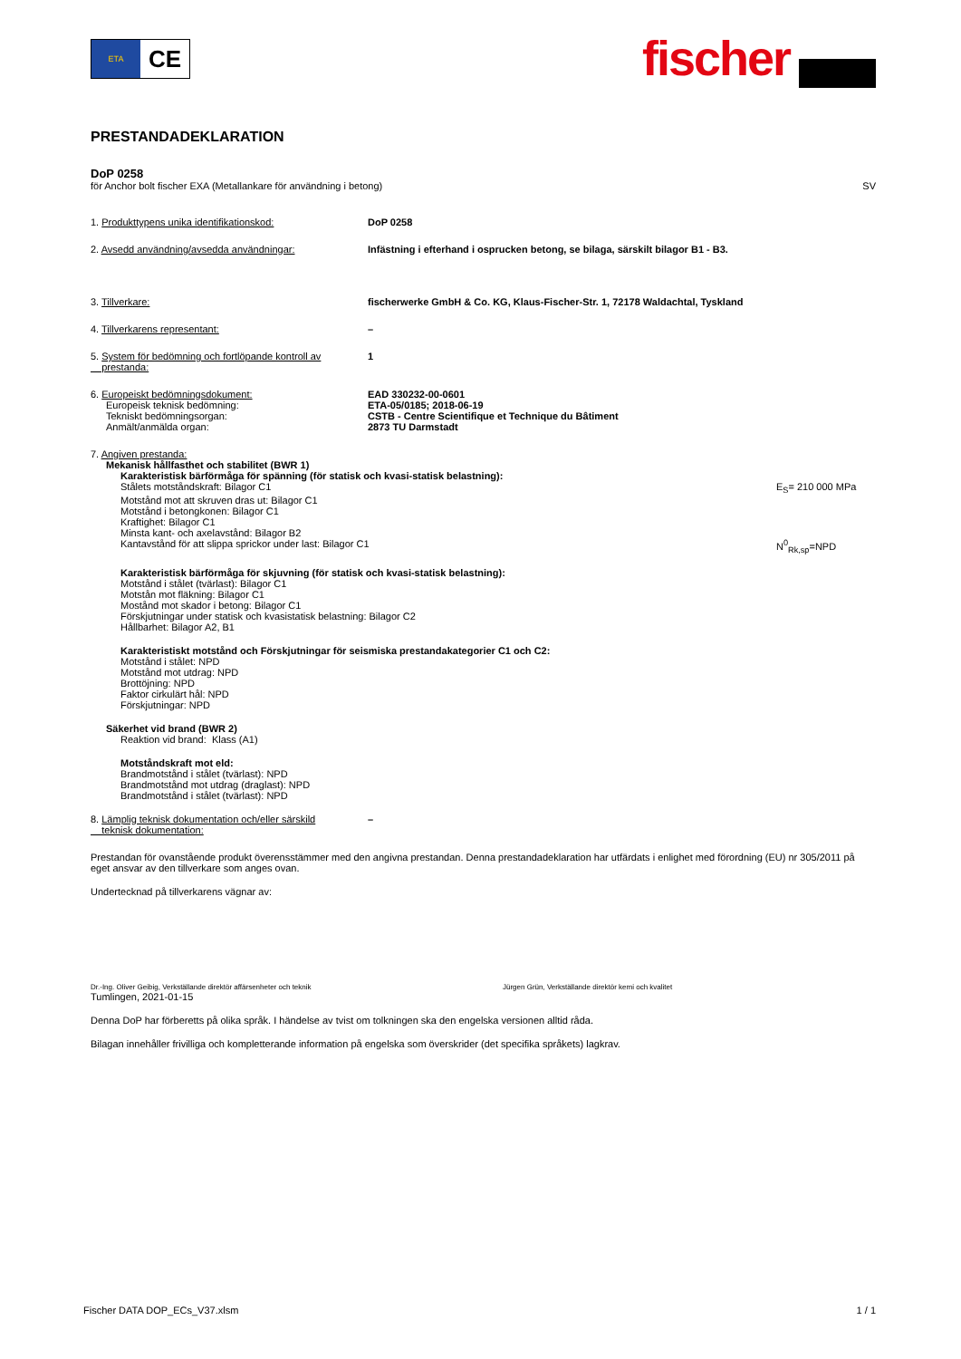ETA
CE
fischer
PRESTANDADEKLARATION
DoP 0258
för Anchor bolt fischer EXA (Metallankare för användning i betong) SV
1. Produkttypens unika identifikationskod: DoP 0258
2. Avsedd användning/avsedda användningar: Infästning i efterhand i osprucken betong, se bilaga, särskilt bilagor B1 - B3.
3. Tillverkare: fischerwerke GmbH & Co. KG, Klaus-Fischer-Str. 1, 72178 Waldachtal, Tyskland
4. Tillverkarens representant: –
5. System för bedömning och fortlöpande kontroll av
prestanda:
1
6. Europeiskt bedömningsdokument:
Europeisk teknisk bedömning:
Tekniskt bedömningsorgan:
Anmält/anmälda organ:
EAD 330232-00-0601
ETA-05/0185; 2018-06-19
CSTB - Centre Scientifique et Technique du Bâtiment
2873 TU Darmstadt
7. Angiven prestanda:
Mekanisk hållfasthet och stabilitet (BWR 1)
Karakteristisk bärförmåga för spänning (för statisk och kvasi-statisk belastning):
Stålets motståndskraft: Bilagor C1 E<sub>S</sub>= 210 000 MPa
Motstånd mot att skruven dras ut: Bilagor C1
Motstånd i betongkonen: Bilagor C1
Kraftighet: Bilagor C1
Minsta kant- och axelavstånd: Bilagor B2
Kantavstånd för att slippa sprickor under last: Bilagor C1 N<sup>0</sup><sub>Rk,sp</sub>=NPD
Karakteristisk bärförmåga för skjuvning (för statisk och kvasi-statisk belastning):
Motstånd i stålet (tvärlast): Bilagor C1
Motstån mot fläkning: Bilagor C1
Mostånd mot skador i betong: Bilagor C1
Förskjutningar under statisk och kvasistatisk belastning: Bilagor C2
Hållbarhet: Bilagor A2, B1
Karakteristiskt motstånd och Förskjutningar för seismiska prestandakategorier C1 och C2:
Motstånd i stålet: NPD
Motstånd mot utdrag: NPD
Brottöjning: NPD
Faktor cirkulärt hål: NPD
Förskjutningar: NPD
Säkerhet vid brand (BWR 2)
Reaktion vid brand: Klass (A1)
Motståndskraft mot eld:
Brandmotstånd i stålet (tvärlast): NPD
Brandmotstånd mot utdrag (draglast): NPD
Brandmotstånd i stålet (tvärlast): NPD
8. Lämplig teknisk dokumentation och/eller särskild
teknisk dokumentation:
–
Prestandan för ovanstående produkt överensstämmer med den angivna prestandan. Denna prestandadeklaration har utfärdats i enlighet med förordning (EU) nr 305/2011 på eget ansvar av den tillverkare som anges ovan.
Undertecknad på tillverkarens vägnar av:
Dr.-Ing. Oliver Geibig, Verkställande direktör affärsenheter och teknik Jürgen Grün, Verkställande direktör kemi och kvalitet
Tumlingen, 2021-01-15
Denna DoP har förberetts på olika språk. I händelse av tvist om tolkningen ska den engelska versionen alltid råda.
Bilagan innehåller frivilliga och kompletterande information på engelska som överskrider (det specifika språkets) lagkrav.
Fischer DATA DOP_ECs_V37.xlsm 1 / 1